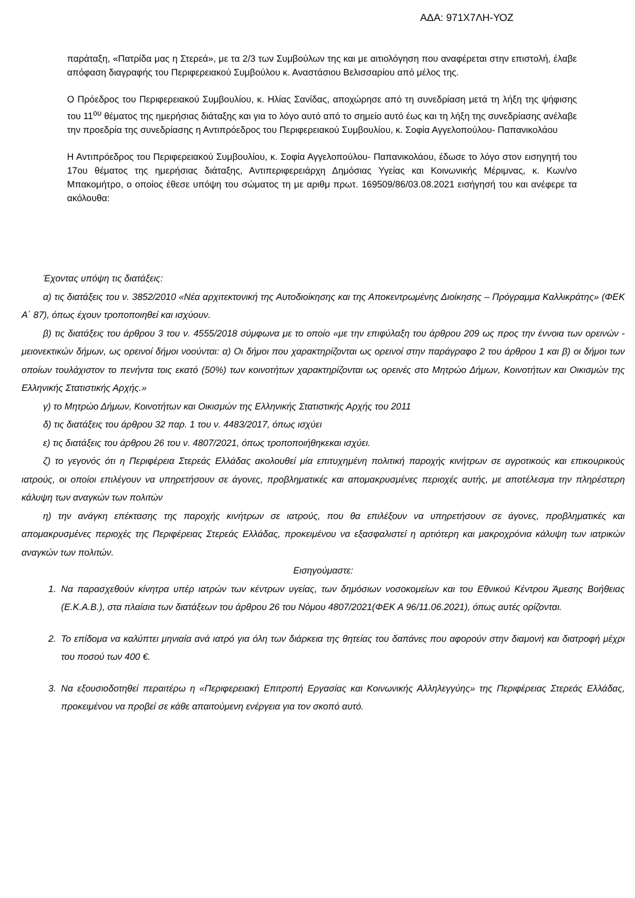ΑΔΑ: 971Χ7ΛΗ-ΥΟΖ
παράταξη, «Πατρίδα μας η Στερεά», με τα 2/3 των Συμβούλων της και με αιτιολόγηση που αναφέρεται στην επιστολή, έλαβε απόφαση διαγραφής του Περιφερειακού Συμβούλου κ. Αναστάσιου Βελισσαρίου από μέλος της.
Ο Πρόεδρος του Περιφερειακού Συμβουλίου, κ. Ηλίας Σανίδας, αποχώρησε από τη συνεδρίαση μετά τη λήξη της ψήφισης του 11<sup>ου</sup> θέματος της ημερήσιας διάταξης και για το λόγο αυτό από το σημείο αυτό έως και τη λήξη της συνεδρίασης ανέλαβε την προεδρία της συνεδρίασης η Αντιπρόεδρος του Περιφερειακού Συμβουλίου, κ. Σοφία Αγγελοπούλου- Παπανικολάου
Η Αντιπρόεδρος του Περιφερειακού Συμβουλίου, κ. Σοφία Αγγελοπούλου- Παπανικολάου, έδωσε το λόγο στον εισηγητή του 17ου θέματος της ημερήσιας διάταξης, Αντιπεριφερειάρχη Δημόσιας Υγείας και Κοινωνικής Μέριμνας, κ. Κων/νο Μπακομήτρο, ο οποίος έθεσε υπόψη του σώματος τη με αριθμ πρωτ. 169509/86/03.08.2021 εισήγησή του και ανέφερε τα ακόλουθα:
Έχοντας υπόψη τις διατάξεις:
α) τις διατάξεις του ν. 3852/2010 «Νέα αρχιτεκτονική της Αυτοδιοίκησης και της Αποκεντρωμένης Διοίκησης – Πρόγραμμα Καλλικράτης» (ΦΕΚ Α΄ 87), όπως έχουν τροποποιηθεί και ισχύουν.
β) τις διατάξεις του άρθρου 3 του ν. 4555/2018 σύμφωνα με το οποίο «με την επιφύλαξη του άρθρου 209 ως προς την έννοια των ορεινών - μειονεκτικών δήμων, ως ορεινοί δήμοι νοούνται: α) Οι δήμοι που χαρακτηρίζονται ως ορεινοί στην παράγραφο 2 του άρθρου 1 και β) οι δήμοι των οποίων τουλάχιστον το πενήντα τοις εκατό (50%) των κοινοτήτων χαρακτηρίζονται ως ορεινές στο Μητρώο Δήμων, Κοινοτήτων και Οικισμών της Ελληνικής Στατιστικής Αρχής.»
γ) το Μητρώο Δήμων, Κοινοτήτων και Οικισμών της Ελληνικής Στατιστικής Αρχής του 2011
δ) τις διατάξεις του άρθρου 32 παρ. 1 του ν. 4483/2017, όπως ισχύει
ε) τις διατάξεις του άρθρου 26 του ν. 4807/2021, όπως τροποποιήθηκεκαι ισχύει.
ζ) το γεγονός ότι η Περιφέρεια Στερεάς Ελλάδας ακολουθεί μία επιτυχημένη πολιτική παροχής κινήτρων σε αγροτικούς και επικουρικούς ιατρούς, οι οποίοι επιλέγουν να υπηρετήσουν σε άγονες, προβληματικές και απομακρυσμένες περιοχές αυτής, με αποτέλεσμα την πληρέστερη κάλυψη των αναγκών των πολιτών
η) την ανάγκη επέκτασης της παροχής κινήτρων σε ιατρούς, που θα επιλέξουν να υπηρετήσουν σε άγονες, προβληματικές και απομακρυσμένες περιοχές της Περιφέρειας Στερεάς Ελλάδας, προκειμένου να εξασφαλιστεί η αρτιότερη και μακροχρόνια κάλυψη των ιατρικών αναγκών των πολιτών.
Εισηγούμαστε:
1. Να παρασχεθούν κίνητρα υπέρ ιατρών των κέντρων υγείας, των δημόσιων νοσοκομείων και του Εθνικού Κέντρου Άμεσης Βοήθειας (Ε.Κ.Α.Β.), στα πλαίσια των διατάξεων του άρθρου 26 του Νόμου 4807/2021(ΦΕΚ Α 96/11.06.2021), όπως αυτές ορίζονται.
2. Το επίδομα να καλύπτει μηνιαία ανά ιατρό για όλη των διάρκεια της θητείας του δαπάνες που αφορούν στην διαμονή και διατροφή μέχρι του ποσού των 400 €.
3. Να εξουσιοδοτηθεί περαιτέρω η «Περιφερειακή Επιτροπή Εργασίας και Κοινωνικής Αλληλεγγύης» της Περιφέρειας Στερεάς Ελλάδας, προκειμένου να προβεί σε κάθε απαιτούμενη ενέργεια για τον σκοπό αυτό.